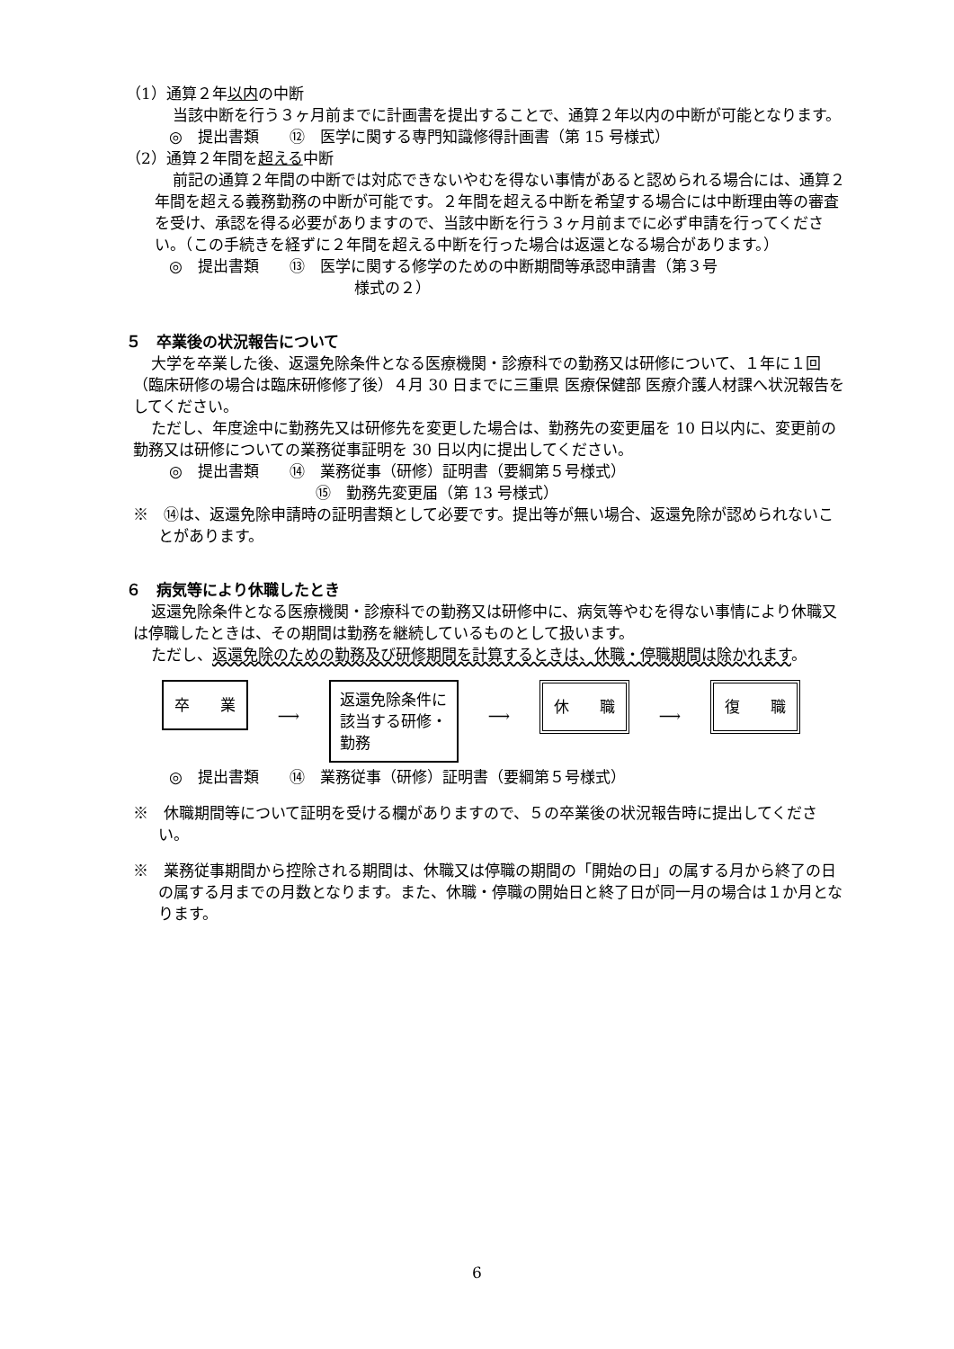（1）通算２年以内の中断
当該中断を行う３ヶ月前までに計画書を提出することで、通算２年以内の中断が可能となります。
◎　提出書類　　⑫　医学に関する専門知識修得計画書（第 15 号様式）
（2）通算２年間を超える中断
前記の通算２年間の中断では対応できないやむを得ない事情があると認められる場合には、通算２年間を超える義務勤務の中断が可能です。２年間を超える中断を希望する場合には中断理由等の審査を受け、承認を得る必要がありますので、当該中断を行う３ヶ月前までに必ず申請を行ってください。（この手続きを経ずに２年間を超える中断を行った場合は返還となる場合があります。）
◎　提出書類　　⑬　医学に関する修学のための中断期間等承認申請書（第３号
様式の２）
５　卒業後の状況報告について
大学を卒業した後、返還免除条件となる医療機関・診療科での勤務又は研修について、１年に１回（臨床研修の場合は臨床研修修了後）４月 30 日までに三重県 医療保健部 医療介護人材課へ状況報告をしてください。
ただし、年度途中に勤務先又は研修先を変更した場合は、勤務先の変更届を 10 日以内に、変更前の勤務又は研修についての業務従事証明を 30 日以内に提出してください。
◎　提出書類　　⑭　業務従事（研修）証明書（要綱第５号様式）
⑮　勤務先変更届（第 13 号様式）
※　⑭は、返還免除申請時の証明書類として必要です。提出等が無い場合、返還免除が認められないことがあります。
６　病気等により休職したとき
返還免除条件となる医療機関・診療科での勤務又は研修中に、病気等やむを得ない事情により休職又は停職したときは、その期間は勤務を継続しているものとして扱います。
ただし、返還免除のための勤務及び研修期間を計算するときは、休職・停職期間は除かれます。
卒　　業
⟶
返還免除条件に該当する研修・勤務
⟶
休　　職
⟶
復　　職
◎　提出書類　　⑭　業務従事（研修）証明書（要綱第５号様式）
※　休職期間等について証明を受ける欄がありますので、５の卒業後の状況報告時に提出してください。
※　業務従事期間から控除される期間は、休職又は停職の期間の「開始の日」の属する月から終了の日の属する月までの月数となります。また、休職・停職の開始日と終了日が同一月の場合は１か月となります。
6